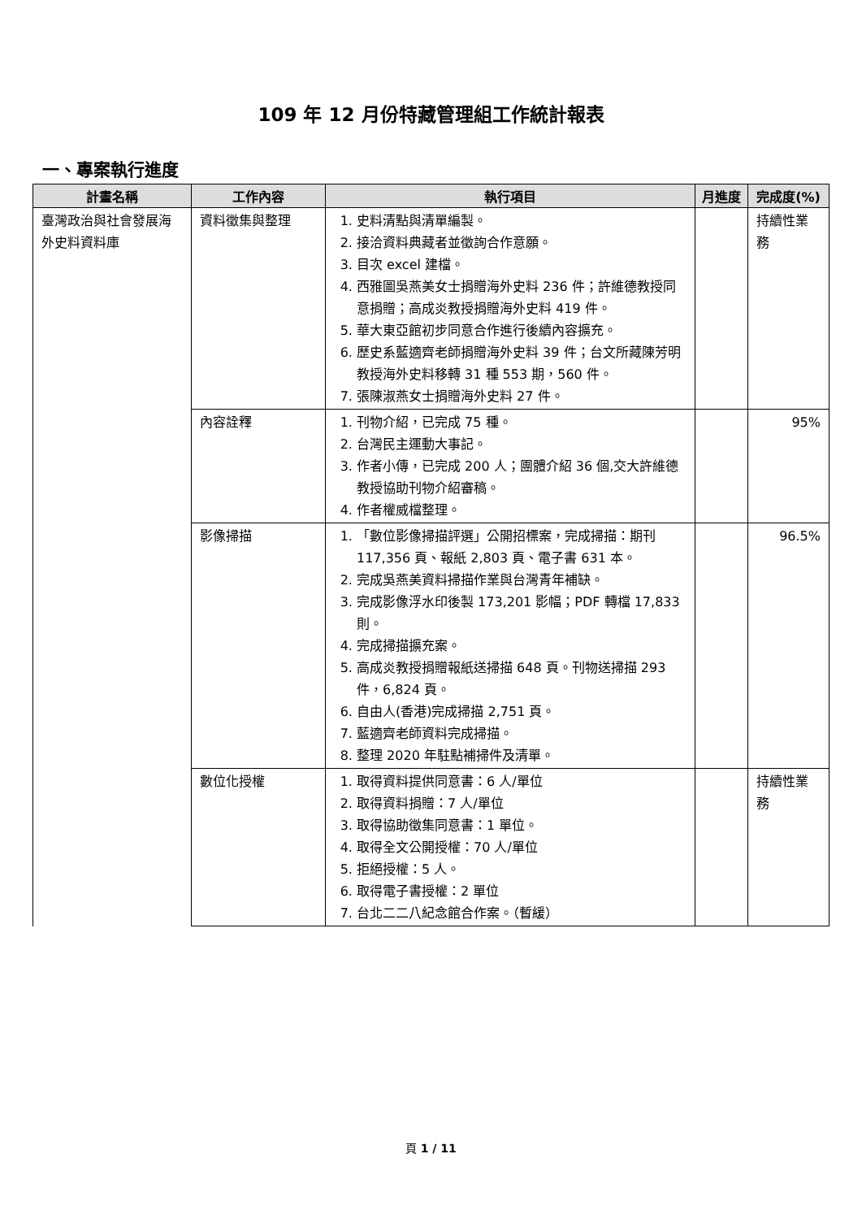109 年 12 月份特藏管理組工作統計報表
一、專案執行進度
| 計畫名稱 | 工作內容 | 執行項目 | 月進度 | 完成度(%) |
| --- | --- | --- | --- | --- |
| 臺灣政治與社會發展海外史料資料庫 | 資料徵集與整理 | 1. 史料清點與清單編製。 2. 接洽資料典藏者並徵詢合作意願。 3. 目次 excel 建檔。 4. 西雅圖吳燕美女士捐贈海外史料 236 件；許維德教授同意捐贈；高成炎教授捐贈海外史料 419 件。 5. 華大東亞館初步同意合作進行後續內容擴充。 6. 歷史系藍適齊老師捐贈海外史料 39 件；台文所藏陳芳明教授海外史料移轉 31 種 553 期，560 件。 7. 張陳淑燕女士捐贈海外史料 27 件。 | | 持續性業務 |
| | 內容詮釋 | 1. 刊物介紹，已完成 75 種。 2. 台灣民主運動大事記。 3. 作者小傳，已完成 200 人；團體介紹 36 個,交大許維德教授協助刊物介紹審稿。 4. 作者權威檔整理。 | | 95% |
| | 影像掃描 | 1. 「數位影像掃描評選」公開招標案，完成掃描：期刊 117,356 頁、報紙 2,803 頁、電子書 631 本。 2. 完成吳燕美資料掃描作業與台灣青年補缺。 3. 完成影像浮水印後製 173,201 影幅；PDF 轉檔 17,833 則。 4. 完成掃描擴充案。 5. 高成炎教授捐贈報紙送掃描 648 頁。刊物送掃描 293 件，6,824 頁。 6. 自由人(香港)完成掃描 2,751 頁。 7. 藍適齊老師資料完成掃描。 8. 整理 2020 年駐點補掃件及清單。 | | 96.5% |
| | 數位化授權 | 1. 取得資料提供同意書：6 人/單位 2. 取得資料捐贈：7 人/單位 3. 取得協助徵集同意書：1 單位。 4. 取得全文公開授權：70 人/單位 5. 拒絕授權：5 人。 6. 取得電子書授權：2 單位 7. 台北二二八紀念館合作案。（暫緩） | | 持續性業務 |
頁 1 / 11